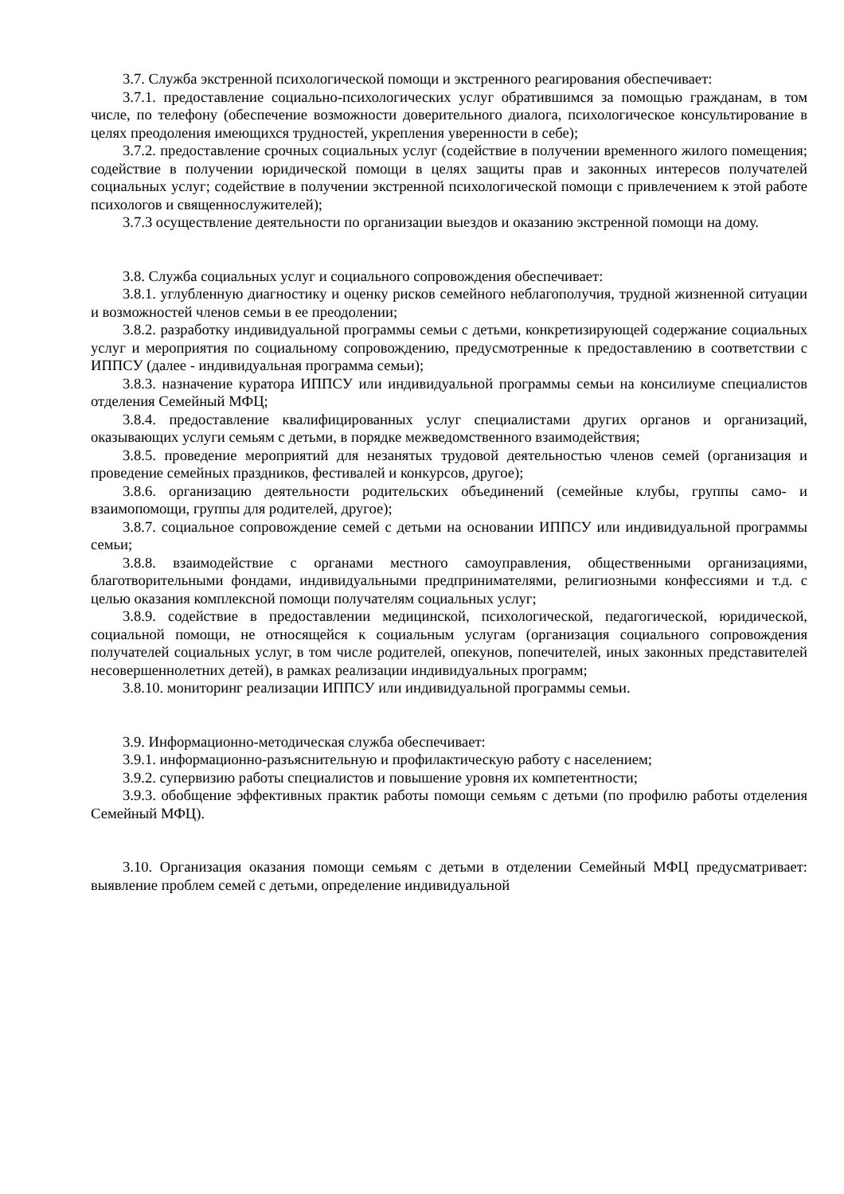3.7. Служба экстренной психологической помощи и экстренного реагирования обеспечивает:
3.7.1. предоставление социально-психологических услуг обратившимся за помощью гражданам, в том числе, по телефону (обеспечение возможности доверительного диалога, психологическое консультирование в целях преодоления имеющихся трудностей, укрепления уверенности в себе);
3.7.2. предоставление срочных социальных услуг (содействие в получении временного жилого помещения; содействие в получении юридической помощи в целях защиты прав и законных интересов получателей социальных услуг; содействие в получении экстренной психологической помощи с привлечением к этой работе психологов и священнослужителей);
3.7.3 осуществление деятельности по организации выездов и оказанию экстренной помощи на дому.
3.8. Служба социальных услуг и социального сопровождения обеспечивает:
3.8.1. углубленную диагностику и оценку рисков семейного неблагополучия, трудной жизненной ситуации и возможностей членов семьи в ее преодолении;
3.8.2. разработку индивидуальной программы семьи с детьми, конкретизирующей содержание социальных услуг и мероприятия по социальному сопровождению, предусмотренные к предоставлению в соответствии с ИППСУ (далее - индивидуальная программа семьи);
3.8.3. назначение куратора ИППСУ или индивидуальной программы семьи на консилиуме специалистов отделения Семейный МФЦ;
3.8.4. предоставление квалифицированных услуг специалистами других органов и организаций, оказывающих услуги семьям с детьми, в порядке межведомственного взаимодействия;
3.8.5. проведение мероприятий для незанятых трудовой деятельностью членов семей (организация и проведение семейных праздников, фестивалей и конкурсов, другое);
3.8.6. организацию деятельности родительских объединений (семейные клубы, группы само- и взаимопомощи, группы для родителей, другое);
3.8.7. социальное сопровождение семей с детьми на основании ИППСУ или индивидуальной программы семьи;
3.8.8. взаимодействие с органами местного самоуправления, общественными организациями, благотворительными фондами, индивидуальными предпринимателями, религиозными конфессиями и т.д. с целью оказания комплексной помощи получателям социальных услуг;
3.8.9. содействие в предоставлении медицинской, психологической, педагогической, юридической, социальной помощи, не относящейся к социальным услугам (организация социального сопровождения получателей социальных услуг, в том числе родителей, опекунов, попечителей, иных законных представителей несовершеннолетних детей), в рамках реализации индивидуальных программ;
3.8.10. мониторинг реализации ИППСУ или индивидуальной программы семьи.
3.9. Информационно-методическая служба обеспечивает:
3.9.1. информационно-разъяснительную и профилактическую работу с населением;
3.9.2. супервизию работы специалистов и повышение уровня их компетентности;
3.9.3. обобщение эффективных практик работы помощи семьям с детьми (по профилю работы отделения Семейный МФЦ).
3.10. Организация оказания помощи семьям с детьми в отделении Семейный МФЦ предусматривает: выявление проблем семей с детьми, определение индивидуальной